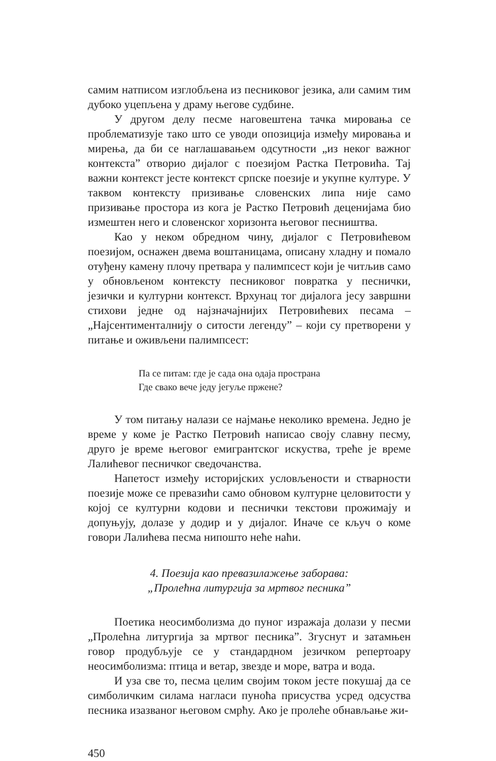самим натписом изглобљена из песниковог језика, али самим тим дубоко уцепљена у драму његове судбине.
У другом делу песме наговештена тачка мировања се проблематизује тако што се уводи опозиција између мировања и мирења, да би се наглашавањем одсутности „из неког важног контекста” отворио дијалог с поезијом Растка Петровића. Тај важни контекст јесте контекст српске поезије и укупне културе. У таквом контексту призивање словенских липа није само призивање простора из кога је Растко Петровић деценијама био измештен него и словенског хоризонта његовог песништва.
Као у неком обредном чину, дијалог с Петровићевом поезијом, оснажен двема воштаницама, описану хладну и помало отуђену камену плочу претвара у палимпсест који је читљив само у обновљеном контексту песниковог повратка у песнички, језички и културни контекст. Врхунац тог дијалога јесу завршни стихови једне од најзначајнијих Петровићевих песама – „Најсентименталнију о ситости легенду” – који су претворени у питање и оживљени палимпсест:
Па се питам: где је сада она одаја пространа
Где свако вече једу јегуље пржене?
У том питању налази се најмање неколико времена. Једно је време у коме је Растко Петровић написао своју славну песму, друго је време његовог емигрантског искуства, треће је време Лалићевог песничког сведочанства.
Напетост између историјских условљености и стварности поезије може се превазићи само обновом културне целовитости у којој се културни кодови и песнички текстови прожимају и допуњују, долазе у додир и у дијалог. Иначе се кључ о коме говори Лалићева песма нипошто неће наћи.
4. Поезија као превазилажење заборава:
„Пролећна литургија за мртвог песника”
Поетика неосимболизма до пуног изражаја долази у песми „Пролећна литургија за мртвог песника”. Згуснут и затамњен говор продубљује се у стандардном језичком репертоару неосимболизма: птица и ветар, звезде и море, ватра и вода.
И уза све то, песма целим својим током јесте покушај да се симболичким силама нагласи пуноћа присуства усред одсуства песника изазваног његовом смрћу. Ако је пролеће обнављање жи-
450